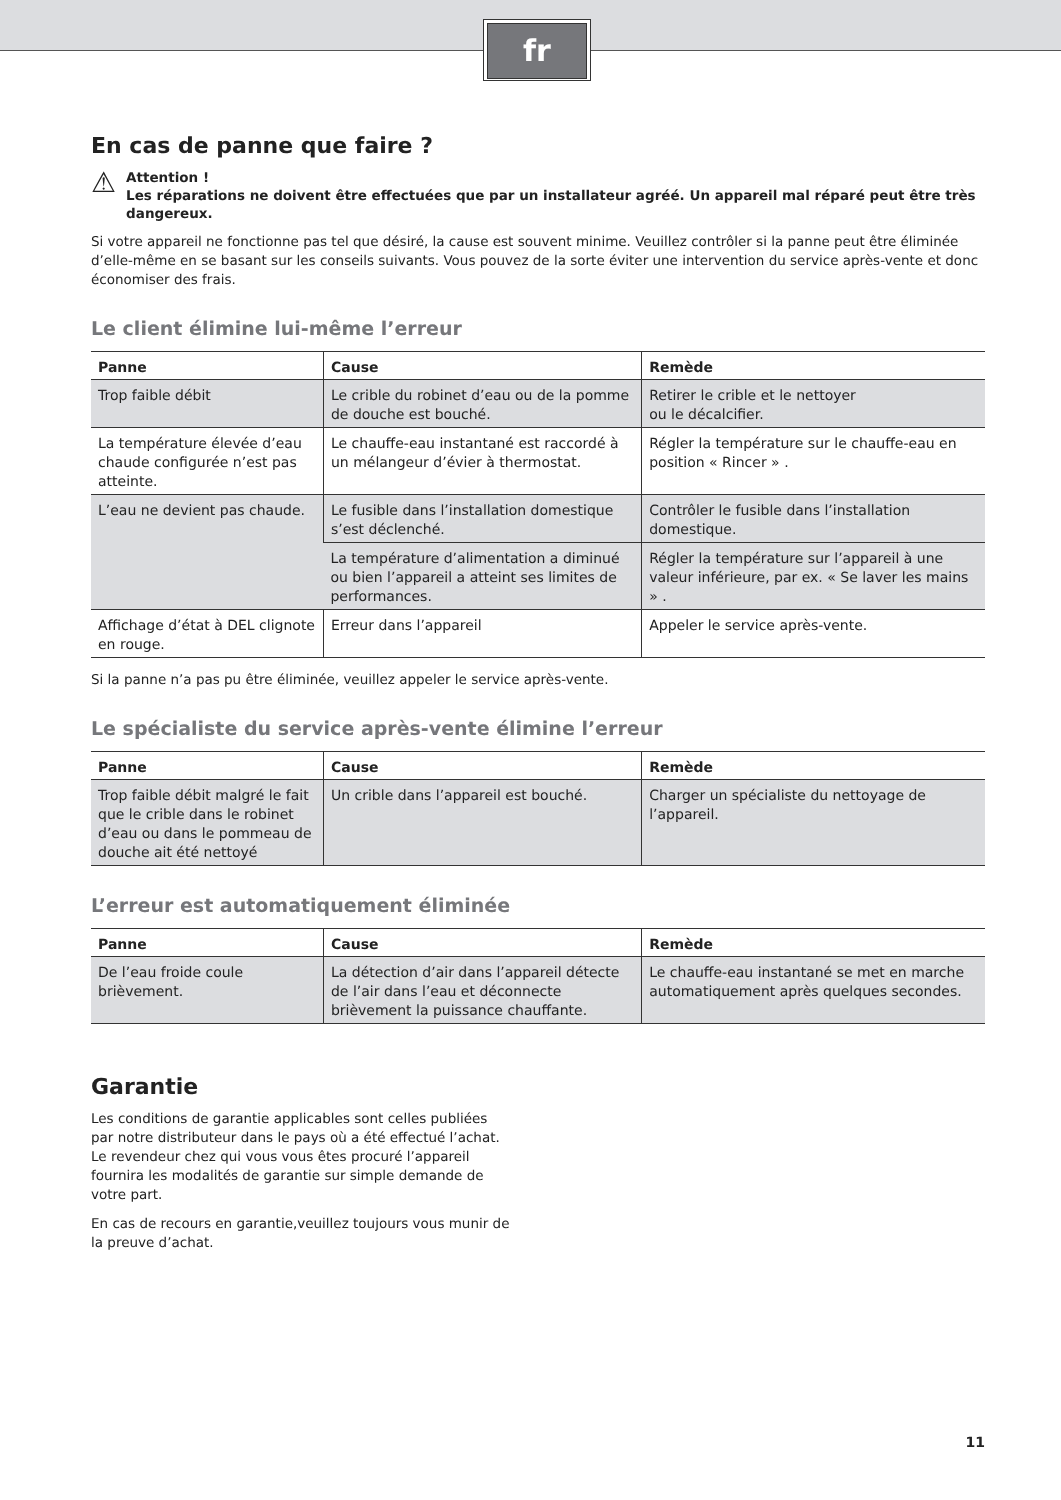fr
En cas de panne que faire ?
⚠
Attention !
Les réparations ne doivent être effectuées que par un installateur agréé. Un appareil mal réparé peut être très dangereux.
Si votre appareil ne fonctionne pas tel que désiré, la cause est souvent minime. Veuillez contrôler si la panne peut être éliminée d’elle-même en se basant sur les conseils suivants. Vous pouvez de la sorte éviter une intervention du service après-vente et donc économiser des frais.
Le client élimine lui-même l’erreur
| Panne | Cause | Remède |
| --- | --- | --- |
| Trop faible débit | Le crible du robinet d’eau ou de la pomme de douche est bouché. | Retirer le crible et le nettoyer ou le décalcifier. |
| La température élevée d’eau chaude configurée n’est pas atteinte. | Le chauffe-eau instantané est raccordé à un mélangeur d’évier à thermostat. | Régler la température sur le chauffe-eau en position « Rincer » . |
| L’eau ne devient pas chaude. | Le fusible dans l’installation domestique s’est déclenché. | Contrôler le fusible dans l’installation domestique. |
| | La température d’alimentation a diminué ou bien l’appareil a atteint ses limites de performances. | Régler la température sur l’appareil à une valeur inférieure, par ex. « Se laver les mains » . |
| Affichage d’état à DEL clignote en rouge. | Erreur dans l’appareil | Appeler le service après-vente. |
Si la panne n’a pas pu être éliminée, veuillez appeler le service après-vente.
Le spécialiste du service après-vente élimine l’erreur
| Panne | Cause | Remède |
| --- | --- | --- |
| Trop faible débit malgré le fait que le crible dans le robinet d’eau ou dans le pommeau de douche ait été nettoyé | Un crible dans l’appareil est bouché. | Charger un spécialiste du nettoyage de l’appareil. |
L’erreur est automatiquement éliminée
| Panne | Cause | Remède |
| --- | --- | --- |
| De l’eau froide coule brièvement. | La détection d’air dans l’appareil détecte de l’air dans l’eau et déconnecte brièvement la puissance chauffante. | Le chauffe-eau instantané se met en marche automatiquement après quelques secondes. |
Garantie
Les conditions de garantie applicables sont celles publiées par notre distributeur dans le pays où a été effectué l’achat. Le revendeur chez qui vous vous êtes procuré l’appareil fournira les modalités de garantie sur simple demande de votre part.
En cas de recours en garantie,veuillez toujours vous munir de la preuve d’achat.
11